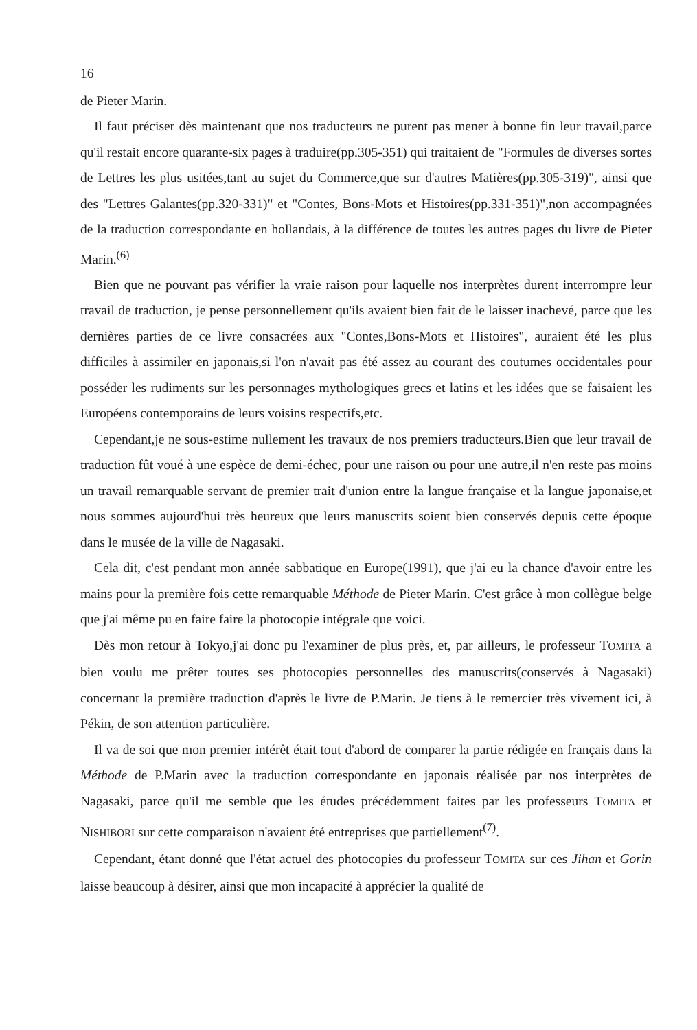16
de Pieter Marin.
Il faut préciser dès maintenant que nos traducteurs ne purent pas mener à bonne fin leur travail,parce qu'il restait encore quarante-six pages à traduire(pp.305-351) qui traitaient de "Formules de diverses sortes de Lettres les plus usitées,tant au sujet du Commerce,que sur d'autres Matières(pp.305-319)", ainsi que des "Lettres Galantes(pp.320-331)" et "Contes, Bons-Mots et Histoires(pp.331-351)",non accompagnées de la traduction correspondante en hollandais, à la différence de toutes les autres pages du livre de Pieter Marin.<sup>(6)</sup>
Bien que ne pouvant pas vérifier la vraie raison pour laquelle nos interprètes durent interrompre leur travail de traduction, je pense personnellement qu'ils avaient bien fait de le laisser inachevé, parce que les dernières parties de ce livre consacrées aux "Contes,Bons-Mots et Histoires", auraient été les plus difficiles à assimiler en japonais,si l'on n'avait pas été assez au courant des coutumes occidentales pour posséder les rudiments sur les personnages mythologiques grecs et latins et les idées que se faisaient les Européens contemporains de leurs voisins respectifs,etc.
Cependant,je ne sous-estime nullement les travaux de nos premiers traducteurs.Bien que leur travail de traduction fût voué à une espèce de demi-échec, pour une raison ou pour une autre,il n'en reste pas moins un travail remarquable servant de premier trait d'union entre la langue française et la langue japonaise,et nous sommes aujourd'hui très heureux que leurs manuscrits soient bien conservés depuis cette époque dans le musée de la ville de Nagasaki.
Cela dit, c'est pendant mon année sabbatique en Europe(1991), que j'ai eu la chance d'avoir entre les mains pour la première fois cette remarquable Méthode de Pieter Marin. C'est grâce à mon collègue belge que j'ai même pu en faire faire la photocopie intégrale que voici.
Dès mon retour à Tokyo,j'ai donc pu l'examiner de plus près, et, par ailleurs, le professeur TOMITA a bien voulu me prêter toutes ses photocopies personnelles des manuscrits(conservés à Nagasaki) concernant la première traduction d'après le livre de P.Marin. Je tiens à le remercier très vivement ici, à Pékin, de son attention particulière.
Il va de soi que mon premier intérêt était tout d'abord de comparer la partie rédigée en français dans la Méthode de P.Marin avec la traduction correspondante en japonais réalisée par nos interprètes de Nagasaki, parce qu'il me semble que les études précédemment faites par les professeurs TOMITA et NISHIBORI sur cette comparaison n'avaient été entreprises que partiellement<sup>(7)</sup>.
Cependant, étant donné que l'état actuel des photocopies du professeur TOMITA sur ces Jihan et Gorin laisse beaucoup à désirer, ainsi que mon incapacité à apprécier la qualité de